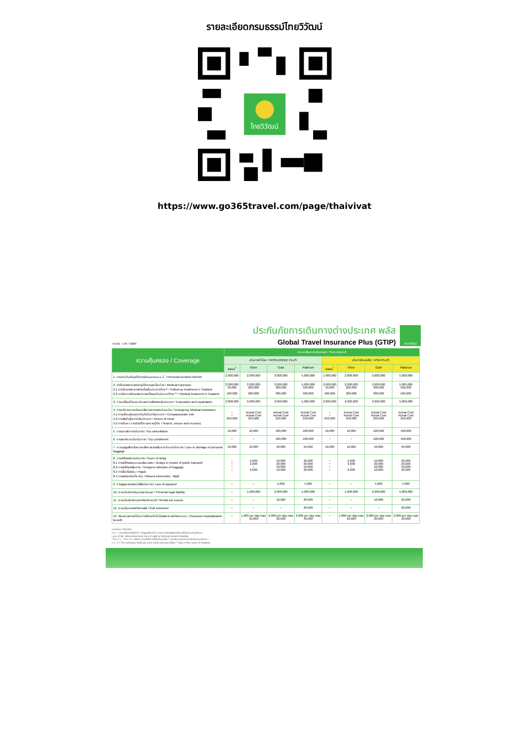รายละเอียดกรมธรรม์ไทยวิวัฒน์
ไทยวิวัฒน์
https://www.go365travel.com/page/thaivivat
หน่วย : บาท / Baht
ประกันภัยการเดินทางต่างประเทศ พลัส
Global Travel Insurance Plus (GTIP)
ไทยวิวัฒน์
| ความคุ้มครอง / Coverage | จำนวนเงินความคุ้มครอง / Sum Insured | | | | | | | |
| --- | --- | --- | --- | --- | --- | --- | --- | --- |
| | เดินทางทั่วโลก / WORLDWIDE PLUS | | | | เดินทางในเอเชีย / ASIA PLUS | | | |
| | Basic<sup>*</sup> | Silver | Gold | Platinum | Basic<sup>*</sup> | Silver | Gold | Platinum |
| 1. การประกันภัยอุบัติเหตุส่วนบุคคล อ.บ.1<sup>*</sup> / Personal Accident Benefit | 2,000,000 | 2,000,000 | 3,000,000 | 5,000,000 | 1,000,000 | 2,000,000 | 3,000,000 | 5,000,000 |
| 2. ค่ารักษาพยาบาลจากอุบัติเหตุและเจ็บป่วย / Medical Expenses 2.1 การรักษาพยาบาลต่อเนื่องในประเทศไทย** / Follow-up treatment in Thailand 2.2 การรับการรักษาพยาบาลครั้งแรกในประเทศไทย*** / Medical treatment in Thailand | 2,000,000 50,000 100,000 | 2,000,000 200,000 200,000 | 3,000,000 300,000 300,000 | 5,000,000 500,000 500,000 | 2,000,000 50,000 100,000 | 2,000,000 200,000 200,000 | 3,000,000 300,000 300,000 | 5,000,000 500,000 500,000 |
| 3. การเคลื่อนย้ายฉุกเฉินและการส่งศพกลับประเทศ / Evacuation and repatriation | 2,000,000 | 2,000,000 | 3,000,000 | 5,000,000 | 2,000,000 | 2,000,000 | 3,000,000 | 5,000,000 |
| 4. การบริการความช่วยเหลือทางการแพทย์ฉุกเฉิน / Emergency Medical Assistance 4.1 การเยี่ยมผู้เอาประกันภัยในต่างประเทศ / Compassionate visit 4.2 การส่งตัวผู้เยาว์กลับประเทศ / Return of minor 4.3 การค้นหา การช่วยชีวิต และการกู้ภัย / Search, rescue and recovery | × × 250,000 | Actual Cost Actual Cost 250,000 | Actual Cost Actual Cost 250,000 | Actual Cost Actual Cost 250,000 | × × 250,000 | Actual Cost Actual Cost 250,000 | Actual Cost Actual Cost 250,000 | Actual Cost Actual Cost 250,000 |
| 5. การยกเลิกการเดินทาง / Trip cancellation | 10,000 | 10,000 | 100,000 | 100,000 | 10,000 | 10,000 | 100,000 | 100,000 |
| 6. การลดจำนวนวันเดินทาง / Trip curtailment | × | × | 100,000 | 100,000 | × | × | 100,000 | 100,000 |
| 7. ความสูญเสียหรือความเสียหายของสัมภาระในการเดินทาง / Loss or damage of personal baggage | 10,000 | 10,000 | 50,000 | 50,000 | 10,000 | 10,000 | 50,000 | 50,000 |
| 8. การล่าช้าของการเดินทาง / Cover of delay 8.1 การล่าช้าของระบบขนส่งมวลชน / Delays in means of public transport 8.2 การล่าช้าของสัมภาระ / Delayed collection of baggage 8.3 การจี้เครื่องบิน / Hijack 8.4 การพลาดต่อเที่ยวบิน / Missed connection - flight | × × × × | 2,000 2,000 × 2,000 | 10,000 20,000 50,000 10,000 | 20,000 20,000 50,000 20,000 | × × × × | 2,000 2,000 × 2,000 | 10,000 20,000 50,000 10,000 | 20,000 20,000 50,000 20,000 |
| 9. การสูญหายของหนังสือเดินทาง / Loss of passport | × | × | 5,000 | 5,000 | × | × | 5,000 | 5,000 |
| 10. ความรับผิดต่อบุคคลภายนอก / Personal legal liability | × | 1,000,000 | 2,000,000 | 5,000,000 | × | 1,000,000 | 2,000,000 | 5,000,000 |
| 11. ความรับผิดส่วนแรกสำหรับรถเช่า / Rental car excess | × | × | 10,000 | 20,000 | × | × | 10,000 | 20,000 |
| 12. ความคุ้มครองกีฬากอล์ฟ / Golf extension | × | × | × | 20,000 | × | × | × | 20,000 |
| 13. เงินชดเชยรายได้ระหว่างรักษาตัวในโรงพยาบาลต่างประเทศ / Overseas hospitalization benefit | × | 1,000 per day max 10,000 | 2,000 per day max 20,000 | 3,000 per day max 30,000 | × | 1,000 per day max 10,000 | 2,000 per day max 20,000 | 3,000 per day max 30,000 |
หมายเหตุ / Remark
*อ.บ. 1 หมายถึงการเสียชีวิต การสูญเสียอวัยวะ สายตา หรือทุพพลภาพถาวรสิ้นเชิงจากอุบัติเหตุ /
Loss of life, dismemberment, loss of sight or total permanent disability.
**ข้อ 2.1, ***ข้อ 2.2 บริษัทจะจ่ายค่าใช้จ่ายที่เกิดขึ้นภายใน 7 วันหลังจากเดินทางกลับถึงประเทศไทย /
2.1, 2.2 The company shall pay such costs incurred within 7 days of the return to thailand.